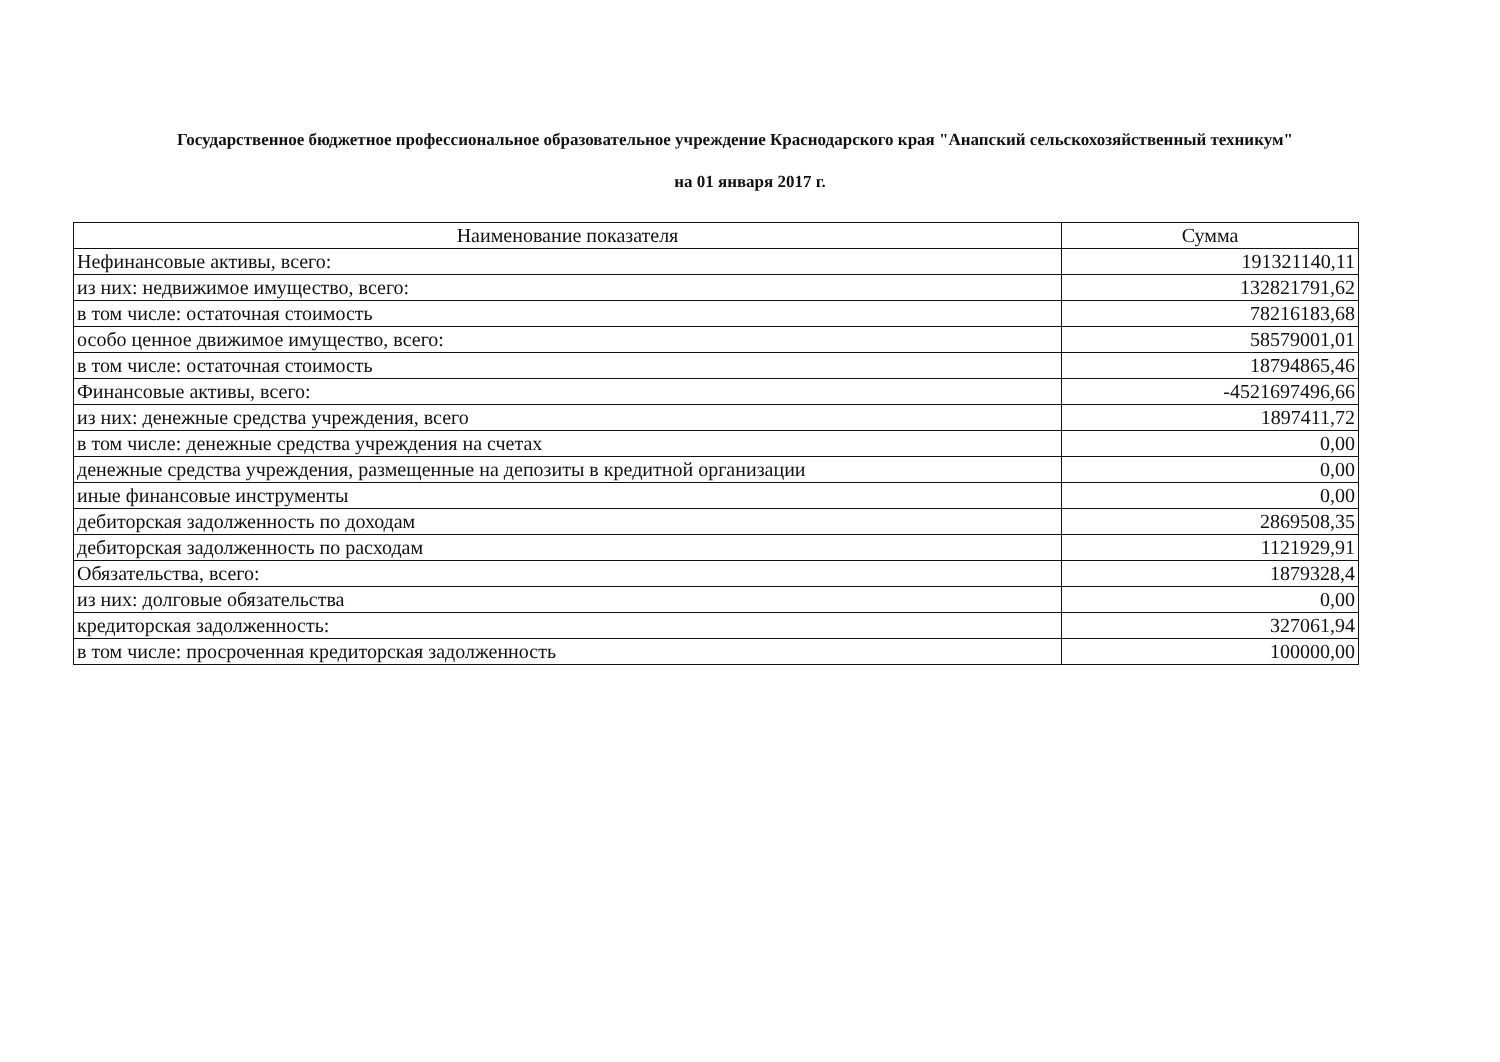Государственное бюджетное профессиональное образовательное учреждение Краснодарского края "Анапский сельскохозяйственный техникум"
на 01 января 2017 г.
| Наименование показателя | Сумма |
| --- | --- |
| Нефинансовые активы, всего: | 191321140,11 |
| из них: недвижимое имущество, всего: | 132821791,62 |
| в том числе: остаточная стоимость | 78216183,68 |
| особо ценное движимое имущество, всего: | 58579001,01 |
| в том числе: остаточная стоимость | 18794865,46 |
| Финансовые активы, всего: | -4521697496,66 |
| из них: денежные средства учреждения, всего | 1897411,72 |
| в том числе: денежные средства учреждения на счетах | 0,00 |
| денежные средства учреждения, размещенные на депозиты в кредитной организации | 0,00 |
| иные финансовые инструменты | 0,00 |
| дебиторская задолженность по доходам | 2869508,35 |
| дебиторская задолженность по расходам | 1121929,91 |
| Обязательства, всего: | 1879328,4 |
| из них: долговые обязательства | 0,00 |
| кредиторская задолженность: | 327061,94 |
| в том числе: просроченная кредиторская задолженность | 100000,00 |